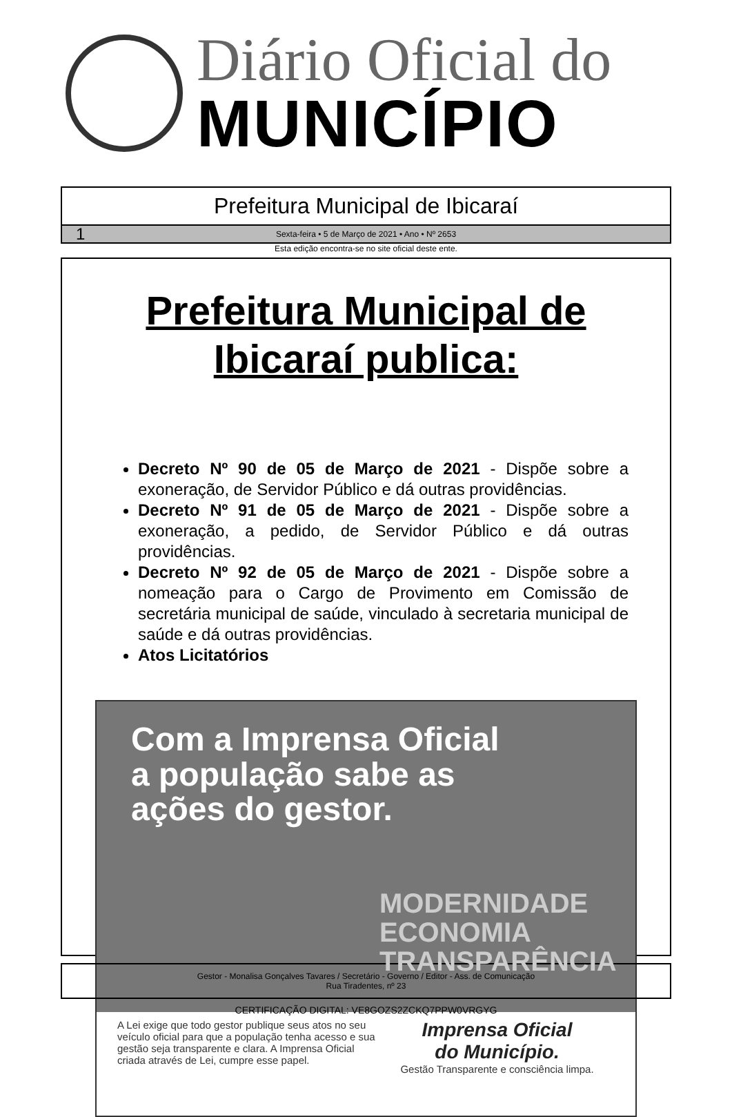Diário Oficial do
MUNICÍPIO
Prefeitura Municipal de Ibicaraí
1 Sexta-feira • 5 de Março de 2021 • Ano • Nº 2653
Esta edição encontra-se no site oficial deste ente.
Prefeitura Municipal de
Ibicaraí publica:
Decreto Nº 90 de 05 de Março de 2021 - Dispõe sobre a exoneração, de Servidor Público e dá outras providências.
Decreto Nº 91 de 05 de Março de 2021 - Dispõe sobre a exoneração, a pedido, de Servidor Público e dá outras providências.
Decreto Nº 92 de 05 de Março de 2021 - Dispõe sobre a nomeação para o Cargo de Provimento em Comissão de secretária municipal de saúde, vinculado à secretaria municipal de saúde e dá outras providências.
Atos Licitatórios
Com a Imprensa Oficial
a população sabe as
ações do gestor.
MODERNIDADE
ECONOMIA
TRANSPARÊNCIA
A Lei exige que todo gestor publique seus atos no seu veículo oficial para que a população tenha acesso e sua gestão seja transparente e clara. A Imprensa Oficial criada através de Lei, cumpre esse papel.
Imprensa Oficial
do Município.
Gestão Transparente e consciência limpa.
Gestor - Monalisa Gonçalves Tavares / Secretário - Governo / Editor - Ass. de Comunicação
Rua Tiradentes, nº 23
CERTIFICAÇÃO DIGITAL: VE8GOZS2ZCKQ7PPW0VRGYG